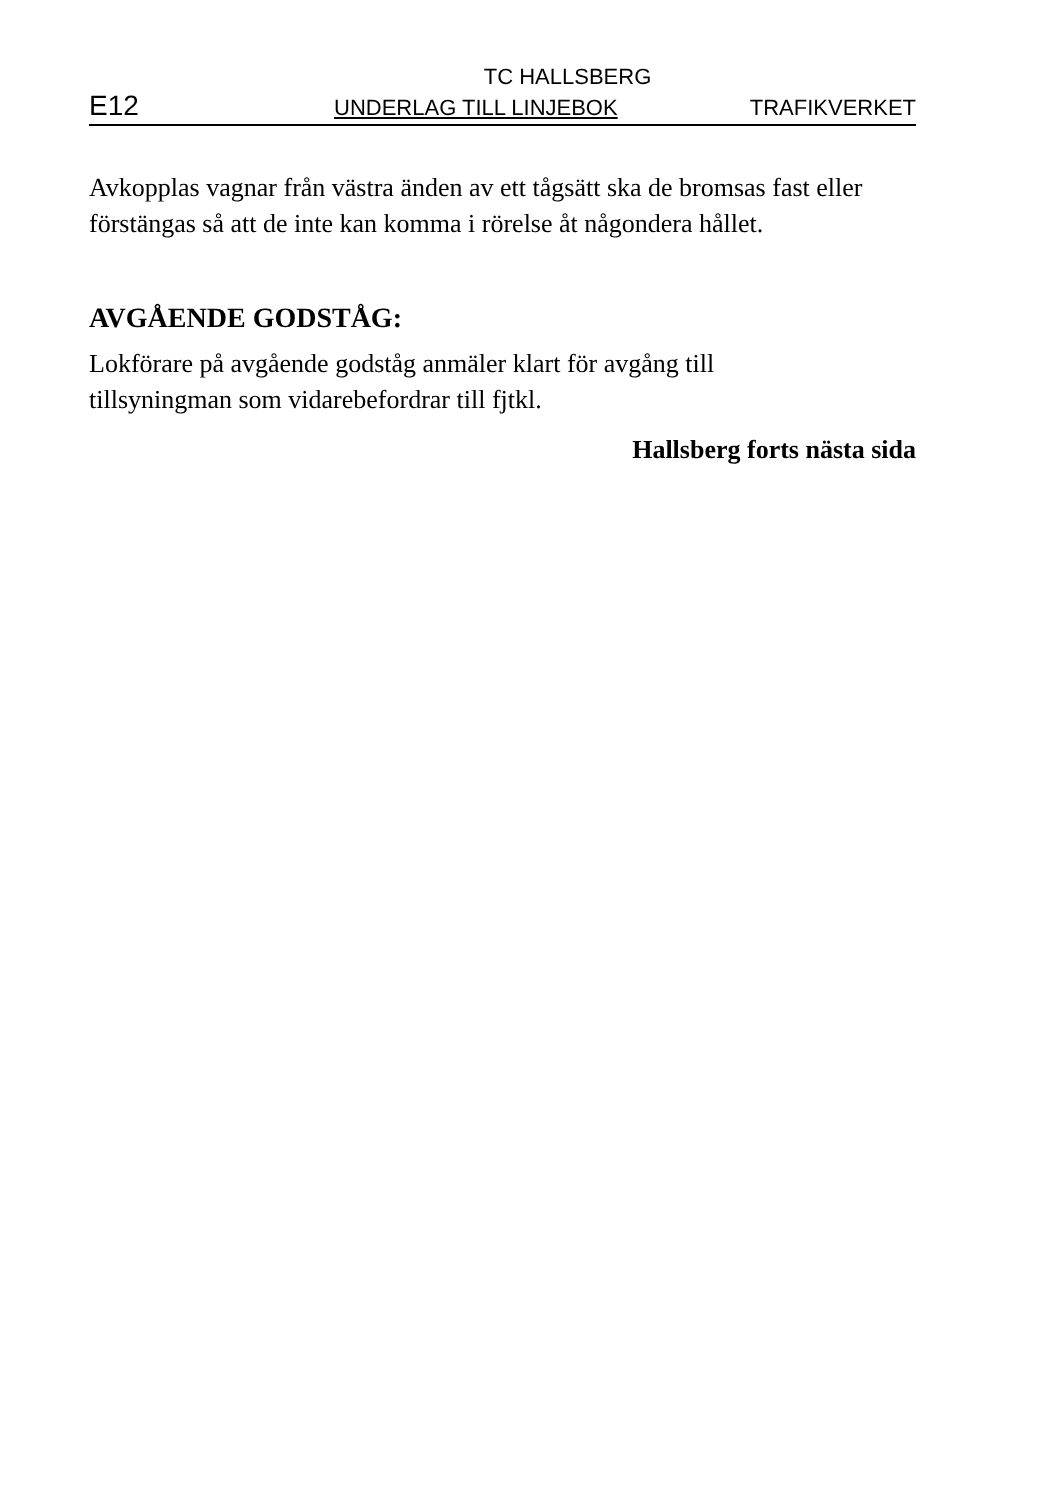TC HALLSBERG
E12 UNDERLAG TILL LINJEBOK TRAFIKVERKET
Avkopplas vagnar från västra änden av ett tågsätt ska de bromsas fast eller förstängas så att de inte kan komma i rörelse åt någondera hållet.
AVGÅENDE GODSTÅG:
Lokförare på avgående godståg anmäler klart för avgång till
tillsyningman som vidarebefordrar till fjtkl.
Hallsberg forts nästa sida